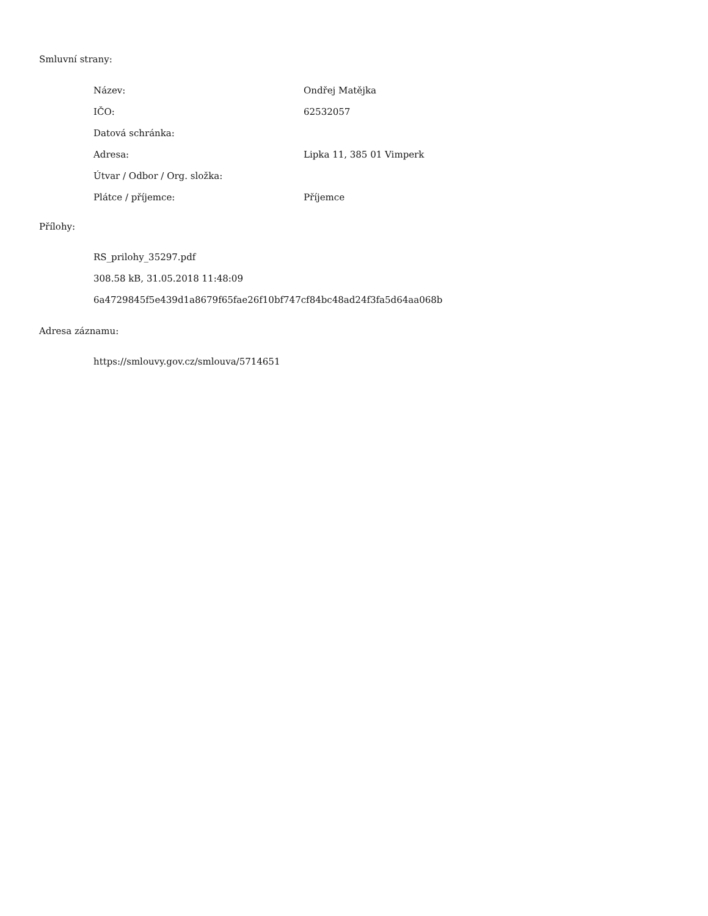Smluvní strany:
| Název: | Ondřej Matějka |
| IČO: | 62532057 |
| Datová schránka: | |
| Adresa: | Lipka 11, 385 01 Vimperk |
| Útvar / Odbor / Org. složka: | |
| Plátce / příjemce: | Příjemce |
Přílohy:
RS_prilohy_35297.pdf
308.58 kB, 31.05.2018 11:48:09
6a4729845f5e439d1a8679f65fae26f10bf747cf84bc48ad24f3fa5d64aa068b
Adresa záznamu:
https://smlouvy.gov.cz/smlouva/5714651